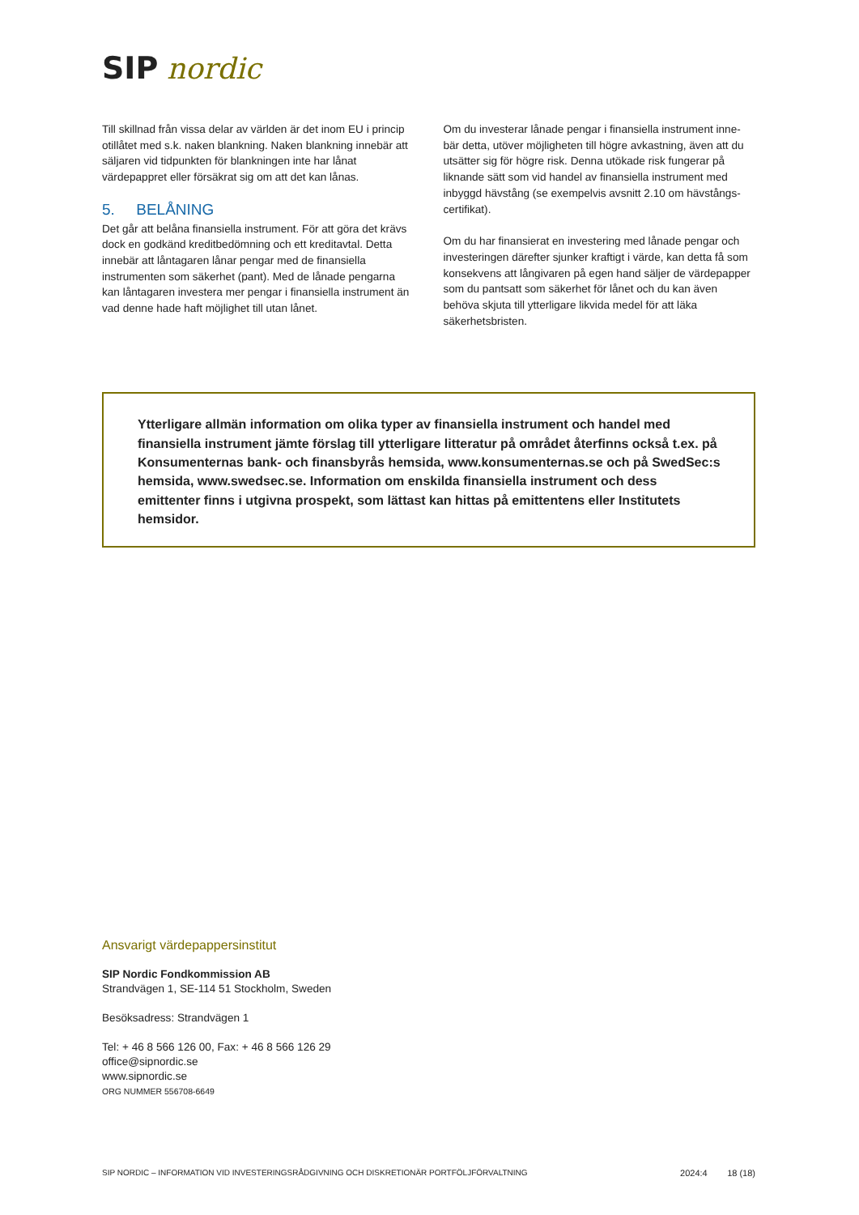SIP nordic
Till skillnad från vissa delar av världen är det inom EU i princip otillåtet med s.k. naken blankning. Naken blankning innebär att säljaren vid tidpunkten för blankningen inte har lånat värdepappret eller försäkrat sig om att det kan lånas.
5. BELÅNING
Det går att belåna finansiella instrument. För att göra det krävs dock en godkänd kreditbedömning och ett kreditavtal. Detta innebär att låntagaren lånar pengar med de finansiella instrumenten som säkerhet (pant). Med de lånade pengarna kan låntagaren investera mer pengar i finansiella instrument än vad denne hade haft möjlighet till utan lånet.
Om du investerar lånade pengar i finansiella instrument inne-bär detta, utöver möjligheten till högre avkastning, även att du utsätter sig för högre risk. Denna utökade risk fungerar på liknande sätt som vid handel av finansiella instrument med inbyggd hävstång (se exempelvis avsnitt 2.10 om hävstångs-certifikat).
Om du har finansierat en investering med lånade pengar och investeringen därefter sjunker kraftigt i värde, kan detta få som konsekvens att långivaren på egen hand säljer de värdepapper som du pantsatt som säkerhet för lånet och du kan även behöva skjuta till ytterligare likvida medel för att läka säkerhetsbristen.
Ytterligare allmän information om olika typer av finansiella instrument och handel med finansiella instrument jämte förslag till ytterligare litteratur på området återfinns också t.ex. på Konsumenternas bank- och finansbyrås hemsida, www.konsumenternas.se och på SwedSec:s hemsida, www.swedsec.se. Information om enskilda finansiella instrument och dess emittenter finns i utgivna prospekt, som lättast kan hittas på emittentens eller Institutets hemsidor.
Ansvarigt värdepappersinstitut
SIP Nordic Fondkommission AB
Strandvägen 1, SE-114 51 Stockholm, Sweden
Besöksadress: Strandvägen 1
Tel: + 46 8 566 126 00, Fax: + 46 8 566 126 29
office@sipnordic.se
www.sipnordic.se
ORG NUMMER 556708-6649
SIP NORDIC – INFORMATION VID INVESTERINGSRÅDGIVNING OCH DISKRETIONÄR PORTFÖLJFÖRVALTNING 2024:4 18 (18)